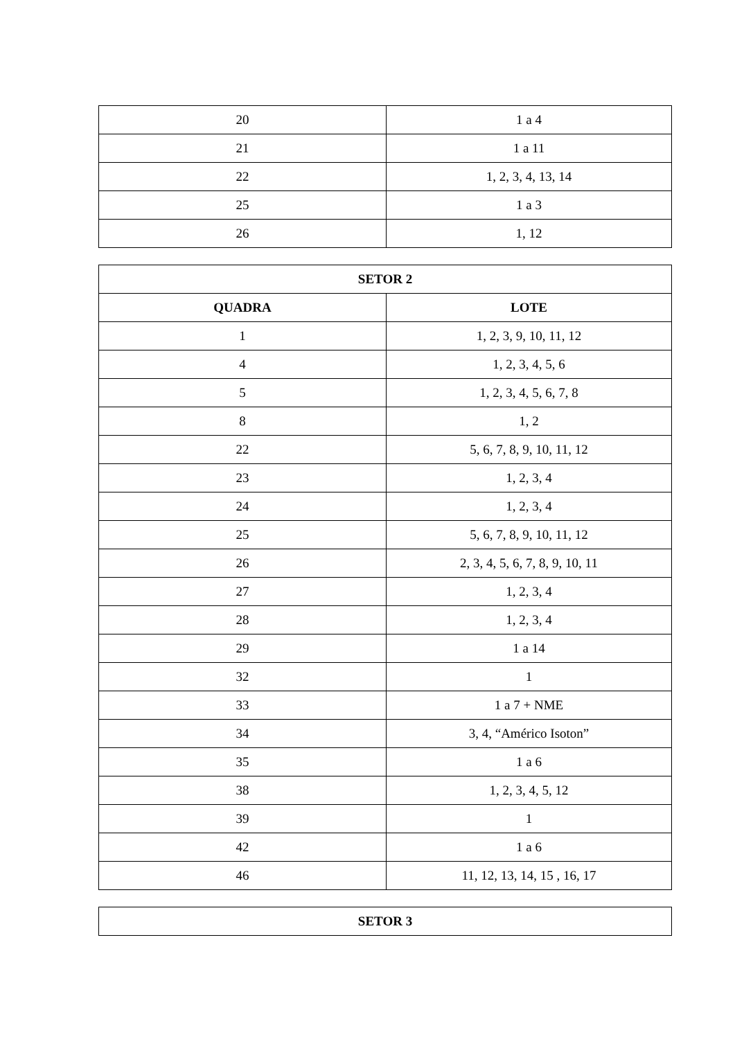| 20 | 1 a 4 |
| 21 | 1 a 11 |
| 22 | 1, 2, 3, 4, 13, 14 |
| 25 | 1 a 3 |
| 26 | 1, 12 |
| SETOR 2 | |
| --- | --- |
| QUADRA | LOTE |
| 1 | 1, 2, 3, 9, 10, 11, 12 |
| 4 | 1, 2, 3, 4, 5, 6 |
| 5 | 1, 2, 3, 4, 5, 6, 7, 8 |
| 8 | 1, 2 |
| 22 | 5, 6, 7, 8, 9, 10, 11, 12 |
| 23 | 1, 2, 3, 4 |
| 24 | 1, 2, 3, 4 |
| 25 | 5, 6, 7, 8, 9, 10, 11, 12 |
| 26 | 2, 3, 4, 5, 6, 7, 8, 9, 10, 11 |
| 27 | 1, 2, 3, 4 |
| 28 | 1, 2, 3, 4 |
| 29 | 1 a 14 |
| 32 | 1 |
| 33 | 1 a 7 + NME |
| 34 | 3, 4, “Américo Isoton” |
| 35 | 1 a 6 |
| 38 | 1, 2, 3, 4, 5, 12 |
| 39 | 1 |
| 42 | 1 a 6 |
| 46 | 11, 12, 13, 14, 15 , 16, 17 |
| SETOR 3 |
| --- |